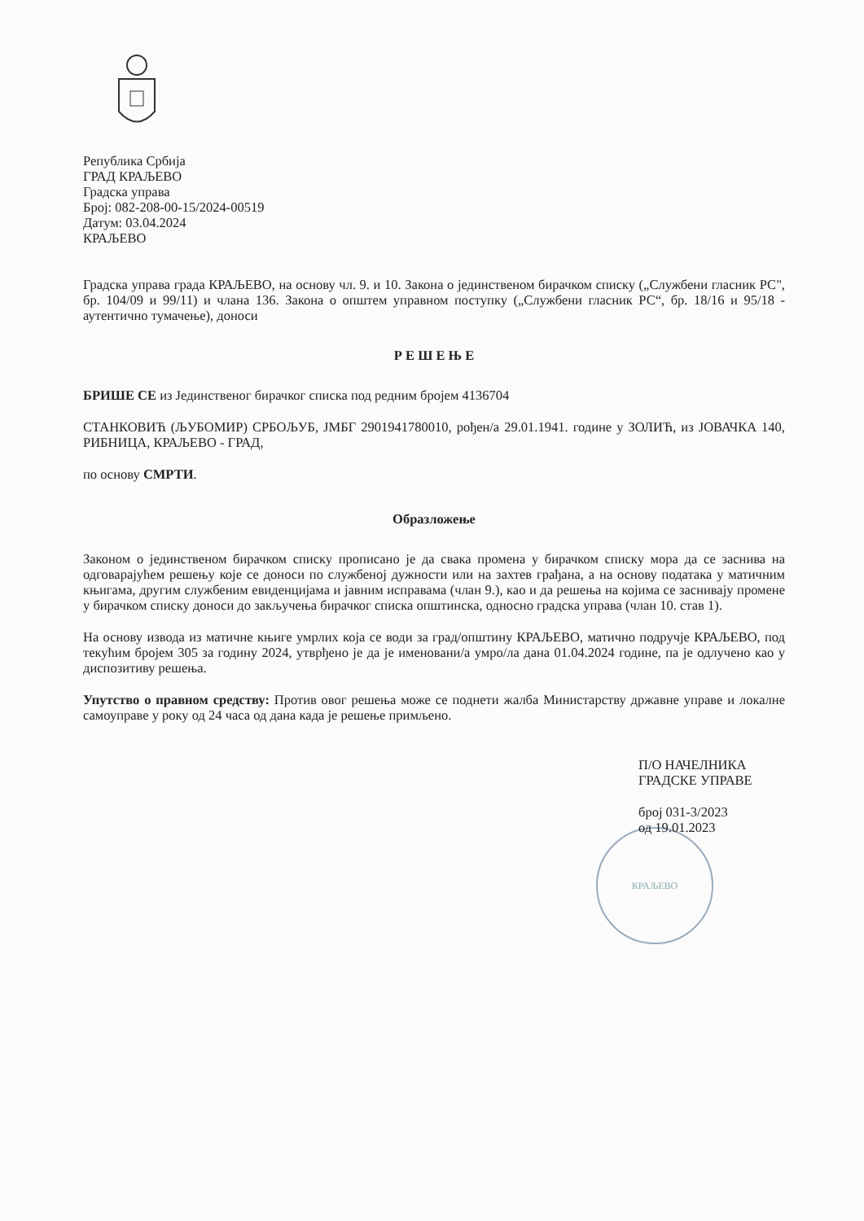Република Србија
ГРАД КРАЉЕВО
Градска управа
Број: 082-208-00-15/2024-00519
Датум: 03.04.2024
КРАЉЕВО
Градска управа града КРАЉЕВО, на основу чл. 9. и 10. Закона о јединственом бирачком списку („Службени гласник РС", бр. 104/09 и 99/11) и члана 136. Закона о општем управном поступку („Службени гласник РС“, бр. 18/16 и 95/18 - аутентично тумачење), доноси
Р Е Ш Е Њ Е
БРИШЕ СЕ из Јединственог бирачког списка под редним бројем 4136704
СТАНКОВИЋ (ЉУБОМИР) СРБОЉУБ, ЈМБГ 2901941780010, рођен/а 29.01.1941. године у ЗОЛИЋ, из ЈОВАЧКА 140, РИБНИЦА, КРАЉЕВО - ГРАД,
по основу СМРТИ.
Образложење
Законом о јединственом бирачком списку прописано је да свака промена у бирачком списку мора да се заснива на одговарајућем решењу које се доноси по службеној дужности или на захтев грађана, а на основу података у матичним књигама, другим службеним евиденцијама и јавним исправама (члан 9.), као и да решења на којима се заснивају промене у бирачком списку доноси до закључења бирачког списка општинска, односно градска управа (члан 10. став 1).
На основу извода из матичне књиге умрлих која се води за град/општину КРАЉЕВО, матично подручје КРАЉЕВО, под текућим бројем 305 за годину 2024, утврђено је да је именовани/а умро/ла дана 01.04.2024 године, па је одлучено као у диспозитиву решења.
Упутство о правном средству: Против овог решења може се поднети жалба Министарству државне управе и локалне самоуправе у року од 24 часа од дана када је решење примљено.
П/О НАЧЕЛНИКА
ГРАДСКЕ УПРАВЕ
број 031-3/2023
од 19.01.2023
КРАЉЕВО